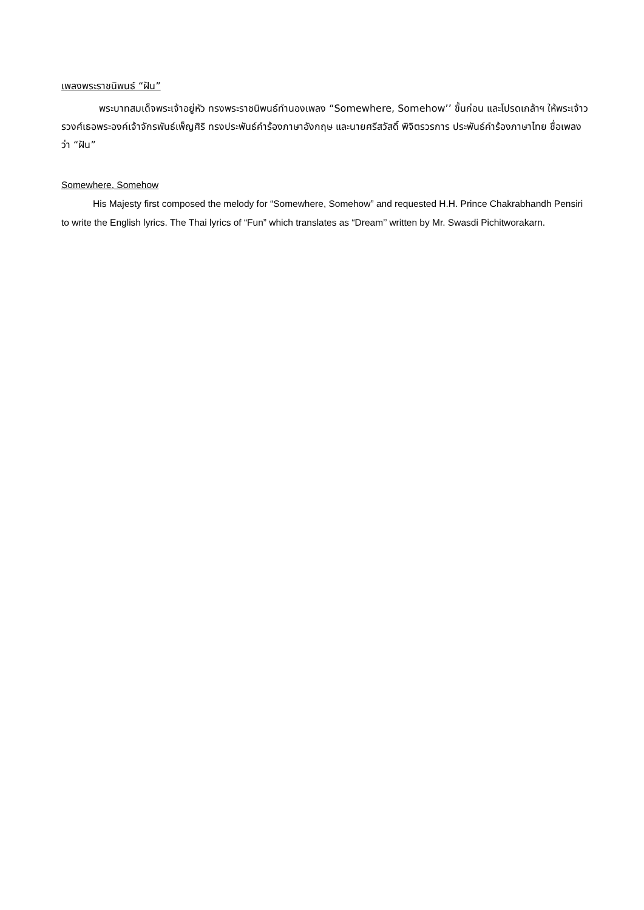เพลงพระราชนิพนธ์ “ฝัน”
พระบาทสมเด็จพระเจ้าอยู่หัว ทรงพระราชนิพนธ์ทำนองเพลง “Somewhere, Somehow’’ ขึ้นก่อน และโปรดเกล้าฯ ให้พระเจ้าวรวงศ์เธอพระองค์เจ้าจักรพันธ์เพ็ญศิริ ทรงประพันธ์คำร้องภาษาอังกฤษ และนายศรีสวัสดิ์ พิจิตรวรการ ประพันธ์คำร้องภาษาไทย ชื่อเพลงว่า “ฝัน”
Somewhere, Somehow
His Majesty first composed the melody for “Somewhere, Somehow” and requested H.H. Prince Chakrabhandh Pensiri to write the English lyrics. The Thai lyrics of “Fun” which translates as “Dream’’ written by Mr. Swasdi Pichitworakarn.